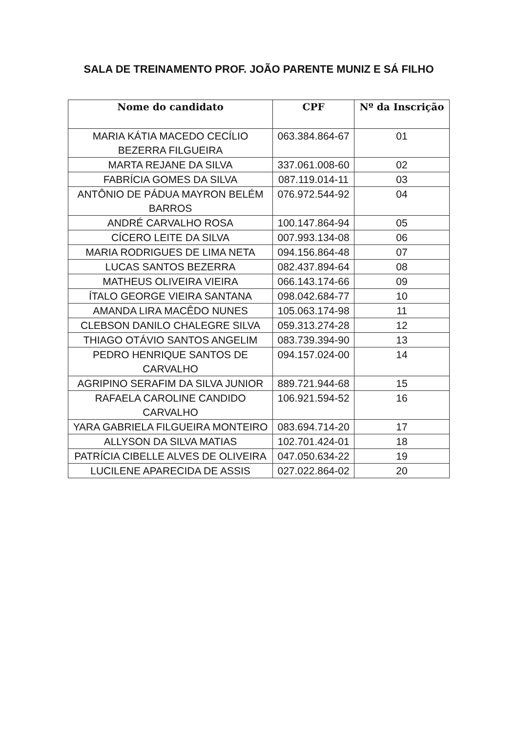SALA DE TREINAMENTO PROF. JOÃO PARENTE MUNIZ E SÁ FILHO
| Nome do candidato | CPF | Nº da Inscrição |
| --- | --- | --- |
| MARIA KÁTIA MACEDO CECÍLIO BEZERRA FILGUEIRA | 063.384.864-67 | 01 |
| MARTA REJANE DA SILVA | 337.061.008-60 | 02 |
| FABRÍCIA GOMES DA SILVA | 087.119.014-11 | 03 |
| ANTÔNIO DE PÁDUA MAYRON BELÉM BARROS | 076.972.544-92 | 04 |
| ANDRÉ CARVALHO ROSA | 100.147.864-94 | 05 |
| CÍCERO LEITE DA SILVA | 007.993.134-08 | 06 |
| MARIA RODRIGUES DE LIMA NETA | 094.156.864-48 | 07 |
| LUCAS SANTOS BEZERRA | 082.437.894-64 | 08 |
| MATHEUS OLIVEIRA VIEIRA | 066.143.174-66 | 09 |
| ÍTALO GEORGE VIEIRA SANTANA | 098.042.684-77 | 10 |
| AMANDA LIRA MACÊDO NUNES | 105.063.174-98 | 11 |
| CLEBSON DANILO CHALEGRE SILVA | 059.313.274-28 | 12 |
| THIAGO OTÁVIO SANTOS ANGELIM | 083.739.394-90 | 13 |
| PEDRO HENRIQUE SANTOS DE CARVALHO | 094.157.024-00 | 14 |
| AGRIPINO SERAFIM DA SILVA JUNIOR | 889.721.944-68 | 15 |
| RAFAELA CAROLINE CANDIDO CARVALHO | 106.921.594-52 | 16 |
| YARA GABRIELA FILGUEIRA MONTEIRO | 083.694.714-20 | 17 |
| ALLYSON DA SILVA MATIAS | 102.701.424-01 | 18 |
| PATRÍCIA CIBELLE ALVES DE OLIVEIRA | 047.050.634-22 | 19 |
| LUCILENE APARECIDA DE ASSIS | 027.022.864-02 | 20 |